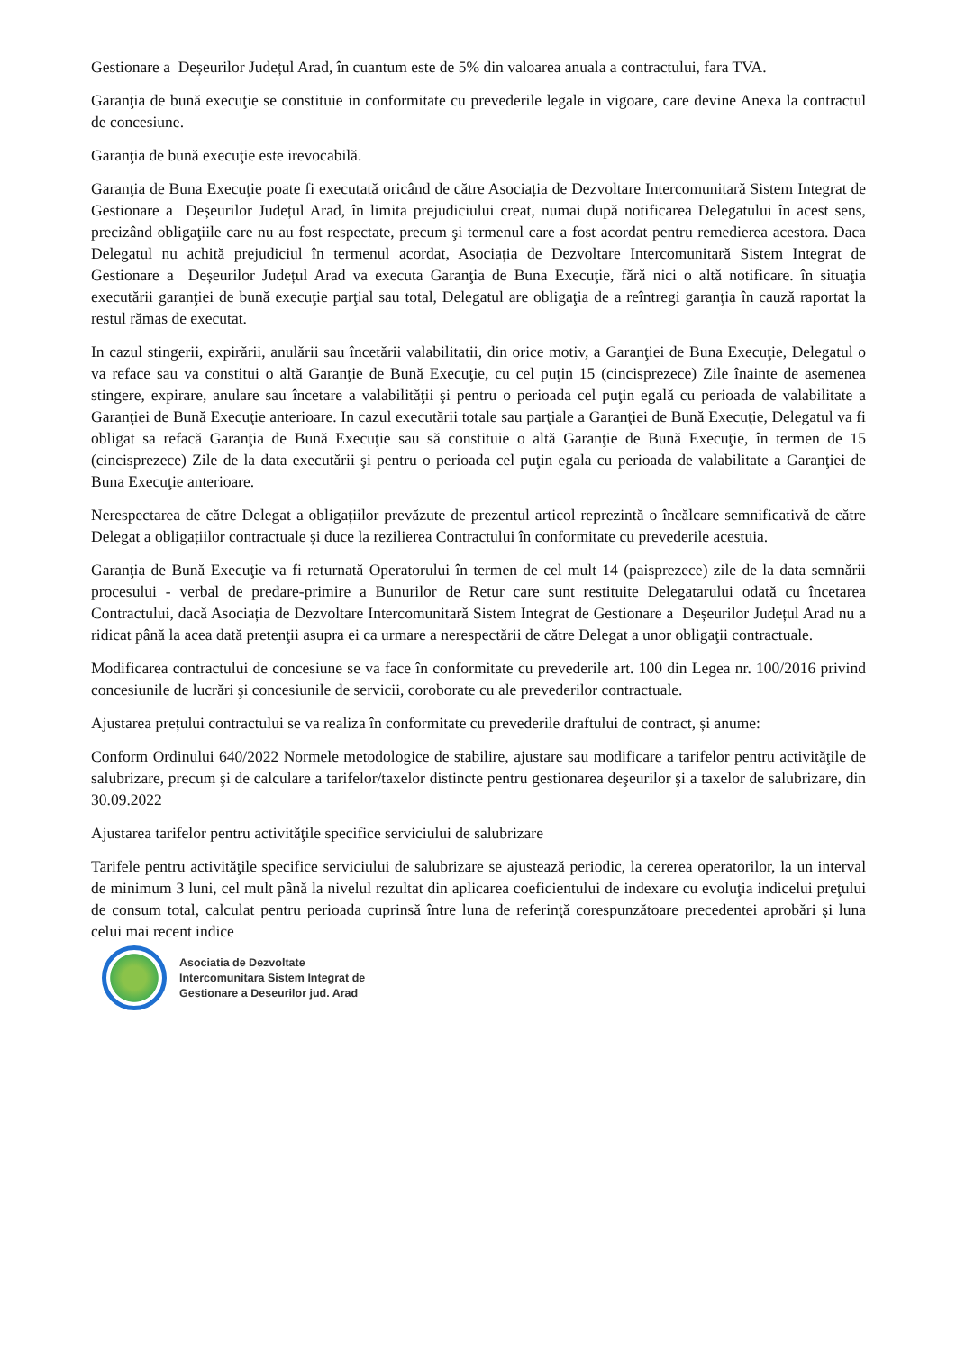Gestionare a Deșeurilor Județul Arad, în cuantum este de 5% din valoarea anuala a contractului, fara TVA.
Garanţia de bună execuţie se constituie in conformitate cu prevederile legale in vigoare, care devine Anexa la contractul de concesiune.
Garanţia de bună execuţie este irevocabilă.
Garanţia de Buna Execuţie poate fi executată oricând de către Asociația de Dezvoltare Intercomunitară Sistem Integrat de Gestionare a Deșeurilor Județul Arad, în limita prejudiciului creat, numai după notificarea Delegatului în acest sens, precizând obligaţiile care nu au fost respectate, precum şi termenul care a fost acordat pentru remedierea acestora. Daca Delegatul nu achită prejudiciul în termenul acordat, Asociația de Dezvoltare Intercomunitară Sistem Integrat de Gestionare a Deșeurilor Județul Arad va executa Garanţia de Buna Execuţie, fără nici o altă notificare. în situaţia executării garanţiei de bună execuţie parţial sau total, Delegatul are obligaţia de a reîntregi garanţia în cauză raportat la restul rămas de executat.
In cazul stingerii, expirării, anulării sau încetării valabilitatii, din orice motiv, a Garanţiei de Buna Execuţie, Delegatul o va reface sau va constitui o altă Garanţie de Bună Execuţie, cu cel puţin 15 (cincisprezece) Zile înainte de asemenea stingere, expirare, anulare sau încetare a valabilităţii şi pentru o perioada cel puţin egală cu perioada de valabilitate a Garanţiei de Bună Execuţie anterioare. In cazul executării totale sau parţiale a Garanţiei de Bună Execuţie, Delegatul va fi obligat sa refacă Garanţia de Bună Execuţie sau să constituie o altă Garanţie de Bună Execuţie, în termen de 15 (cincisprezece) Zile de la data executării şi pentru o perioada cel puţin egala cu perioada de valabilitate a Garanţiei de Buna Execuţie anterioare.
Nerespectarea de către Delegat a obligațiilor prevăzute de prezentul articol reprezintă o încălcare semnificativă de către Delegat a obligațiilor contractuale și duce la rezilierea Contractului în conformitate cu prevederile acestuia.
Garanţia de Bună Execuţie va fi returnată Operatorului în termen de cel mult 14 (paisprezece) zile de la data semnării procesului - verbal de predare-primire a Bunurilor de Retur care sunt restituite Delegatarului odată cu încetarea Contractului, dacă Asociația de Dezvoltare Intercomunitară Sistem Integrat de Gestionare a Deșeurilor Județul Arad nu a ridicat până la acea dată pretenţii asupra ei ca urmare a nerespectării de către Delegat a unor obligaţii contractuale.
Modificarea contractului de concesiune se va face în conformitate cu prevederile art. 100 din Legea nr. 100/2016 privind concesiunile de lucrări şi concesiunile de servicii, coroborate cu ale prevederilor contractuale.
Ajustarea prețului contractului se va realiza în conformitate cu prevederile draftului de contract, și anume:
Conform Ordinului 640/2022 Normele metodologice de stabilire, ajustare sau modificare a tarifelor pentru activităţile de salubrizare, precum şi de calculare a tarifelor/taxelor distincte pentru gestionarea deşeurilor şi a taxelor de salubrizare, din 30.09.2022
Ajustarea tarifelor pentru activităţile specifice serviciului de salubrizare
Tarifele pentru activităţile specifice serviciului de salubrizare se ajustează periodic, la cererea operatorilor, la un interval de minimum 3 luni, cel mult până la nivelul rezultat din aplicarea coeficientului de indexare cu evoluţia indicelui preţului de consum total, calculat pentru perioada cuprinsă între luna de referinţă corespunzătoare precedentei aprobări şi luna celui mai recent indice
Asociatia de Dezvoltate
Intercomunitara Sistem Integrat de
Gestionare a Deseurilor jud. Arad